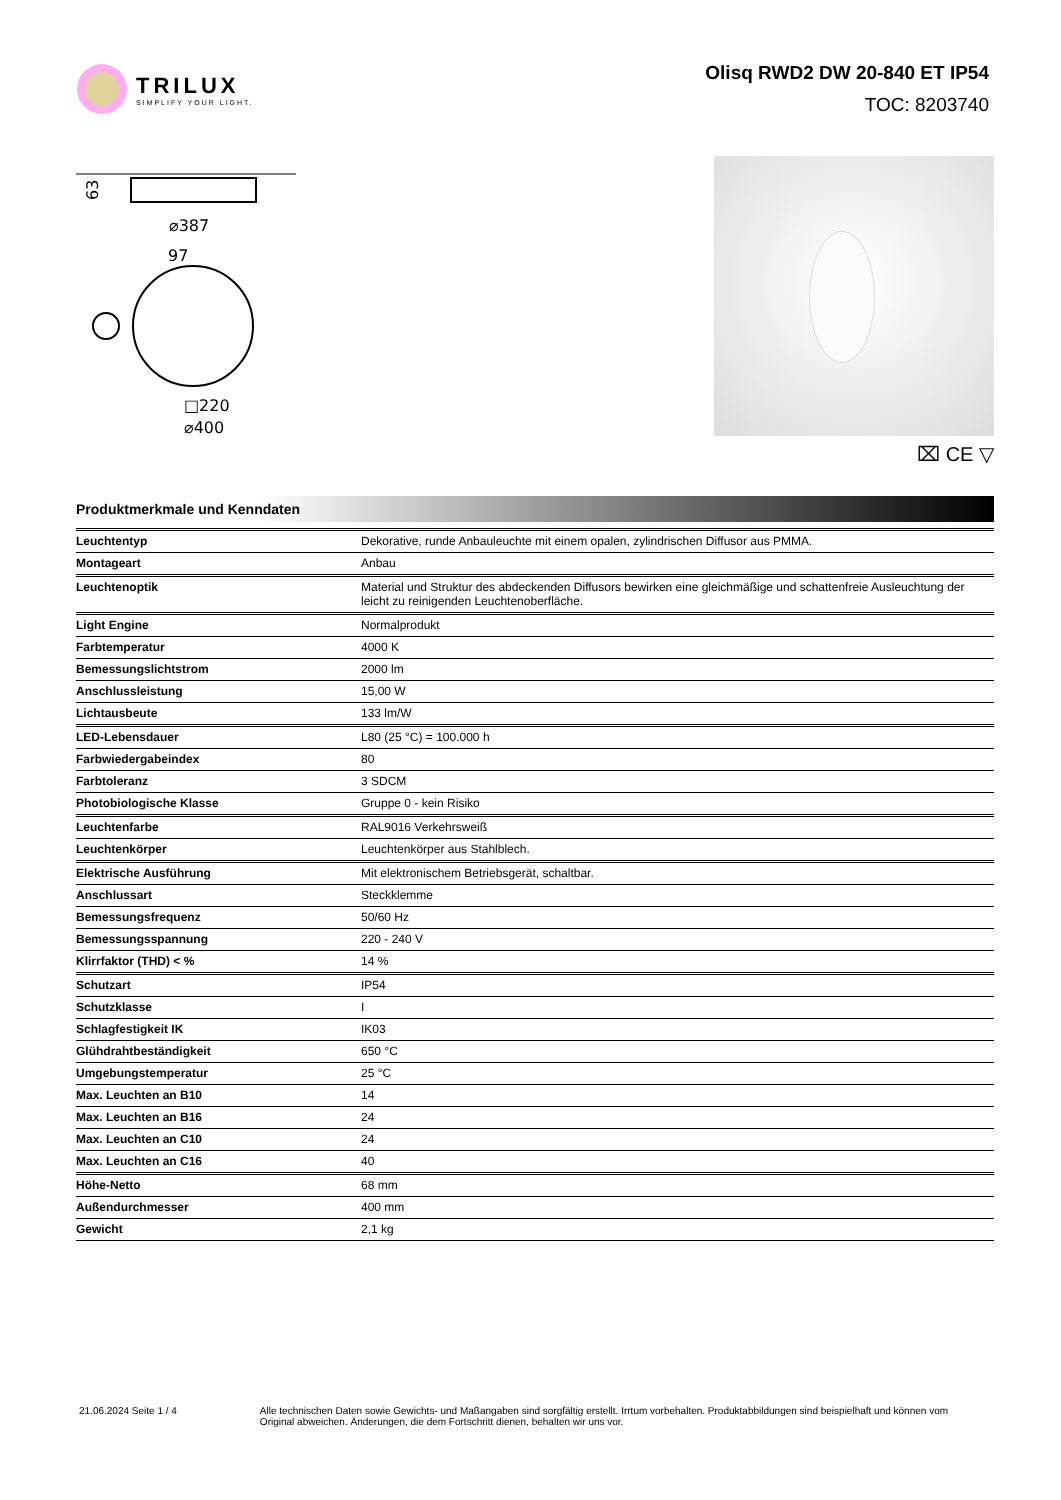TRILUX
SIMPLIFY YOUR LIGHT.
Olisq RWD2 DW 20-840 ET IP54
TOC: 8203740
63
⌀387
97
□220
⌀400
⌧ CE ▽
Produktmerkmale und Kenndaten
| Leuchtentyp | Dekorative, runde Anbauleuchte mit einem opalen, zylindrischen Diffusor aus PMMA. |
| Montageart | Anbau |
| Leuchtenoptik | Material und Struktur des abdeckenden Diffusors bewirken eine gleichmäßige und schattenfreie Ausleuchtung der leicht zu reinigenden Leuchtenoberfläche. |
| Light Engine | Normalprodukt |
| Farbtemperatur | 4000 K |
| Bemessungslichtstrom | 2000 lm |
| Anschlussleistung | 15,00 W |
| Lichtausbeute | 133 lm/W |
| LED-Lebensdauer | L80 (25 °C) = 100.000 h |
| Farbwiedergabeindex | 80 |
| Farbtoleranz | 3 SDCM |
| Photobiologische Klasse | Gruppe 0 - kein Risiko |
| Leuchtenfarbe | RAL9016 Verkehrsweiß |
| Leuchtenkörper | Leuchtenkörper aus Stahlblech. |
| Elektrische Ausführung | Mit elektronischem Betriebsgerät, schaltbar. |
| Anschlussart | Steckklemme |
| Bemessungsfrequenz | 50/60 Hz |
| Bemessungsspannung | 220 - 240 V |
| Klirrfaktor (THD) < % | 14 % |
| Schutzart | IP54 |
| Schutzklasse | I |
| Schlagfestigkeit IK | IK03 |
| Glühdrahtbeständigkeit | 650 °C |
| Umgebungstemperatur | 25 °C |
| Max. Leuchten an B10 | 14 |
| Max. Leuchten an B16 | 24 |
| Max. Leuchten an C10 | 24 |
| Max. Leuchten an C16 | 40 |
| Höhe-Netto | 68 mm |
| Außendurchmesser | 400 mm |
| Gewicht | 2,1 kg |
21.06.2024 Seite 1 / 4 Alle technischen Daten sowie Gewichts- und Maßangaben sind sorgfältig erstellt. Irrtum vorbehalten. Produktabbildungen sind beispielhaft und können vom Original abweichen. Änderungen, die dem Fortschritt dienen, behalten wir uns vor.